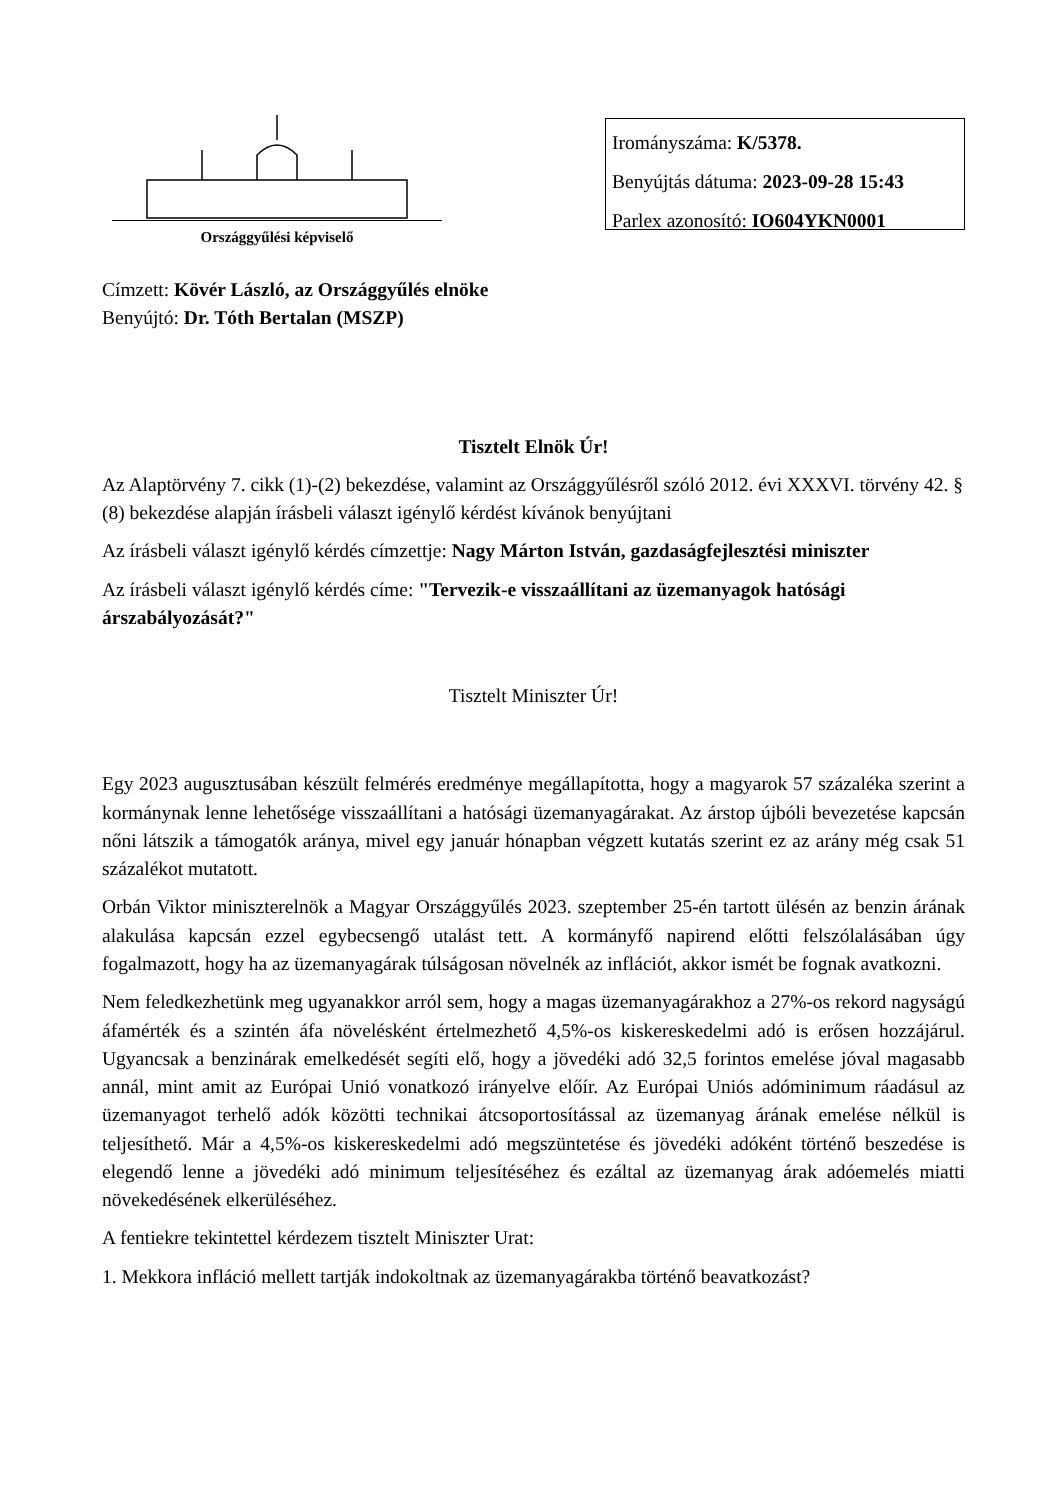Országgyűlési képviselő
Irományszáma: K/5378.
Benyújtás dátuma: 2023-09-28 15:43
Parlex azonosító: IO604YKN0001
Címzett: Kövér László, az Országgyűlés elnöke
Benyújtó: Dr. Tóth Bertalan (MSZP)
Tisztelt Elnök Úr!
Az Alaptörvény 7. cikk (1)-(2) bekezdése, valamint az Országgyűlésről szóló 2012. évi XXXVI. törvény 42. § (8) bekezdése alapján írásbeli választ igénylő kérdést kívánok benyújtani
Az írásbeli választ igénylő kérdés címzettje: Nagy Márton István, gazdaságfejlesztési miniszter
Az írásbeli választ igénylő kérdés címe: "Tervezik-e visszaállítani az üzemanyagok hatósági árszabályozását?"
Tisztelt Miniszter Úr!
Egy 2023 augusztusában készült felmérés eredménye megállapította, hogy a magyarok 57 százaléka szerint a kormánynak lenne lehetősége visszaállítani a hatósági üzemanyagárakat. Az árstop újbóli bevezetése kapcsán nőni látszik a támogatók aránya, mivel egy január hónapban végzett kutatás szerint ez az arány még csak 51 százalékot mutatott.
Orbán Viktor miniszterelnök a Magyar Országgyűlés 2023. szeptember 25-én tartott ülésén az benzin árának alakulása kapcsán ezzel egybecsengő utalást tett. A kormányfő napirend előtti felszólalásában úgy fogalmazott, hogy ha az üzemanyagárak túlságosan növelnék az inflációt, akkor ismét be fognak avatkozni.
Nem feledkezhetünk meg ugyanakkor arról sem, hogy a magas üzemanyagárakhoz a 27%-os rekord nagyságú áfamérték és a szintén áfa növelésként értelmezhető 4,5%-os kiskereskedelmi adó is erősen hozzájárul. Ugyancsak a benzinárak emelkedését segíti elő, hogy a jövedéki adó 32,5 forintos emelése jóval magasabb annál, mint amit az Európai Unió vonatkozó irányelve előír. Az Európai Uniós adóminimum ráadásul az üzemanyagot terhelő adók közötti technikai átcsoportosítással az üzemanyag árának emelése nélkül is teljesíthető. Már a 4,5%-os kiskereskedelmi adó megszüntetése és jövedéki adóként történő beszedése is elegendő lenne a jövedéki adó minimum teljesítéséhez és ezáltal az üzemanyag árak adóemelés miatti növekedésének elkerüléséhez.
A fentiekre tekintettel kérdezem tisztelt Miniszter Urat:
1. Mekkora infláció mellett tartják indokoltnak az üzemanyagárakba történő beavatkozást?